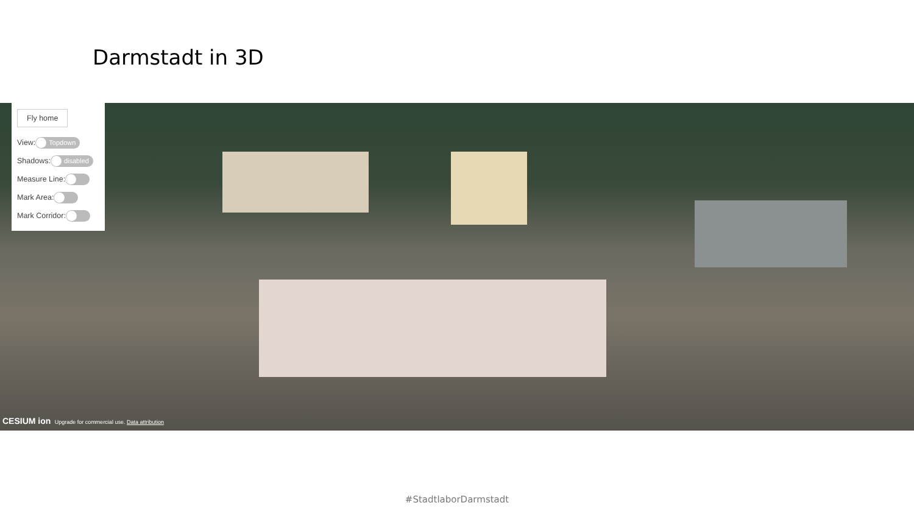Darmstadt in 3D
Fly home
View: Topdown
Shadows: disabled
Measure Line:
Mark Area:
Mark Corridor:
CESIUM ion Upgrade for commercial use. Data attribution
#StadtlaborDarmstadt